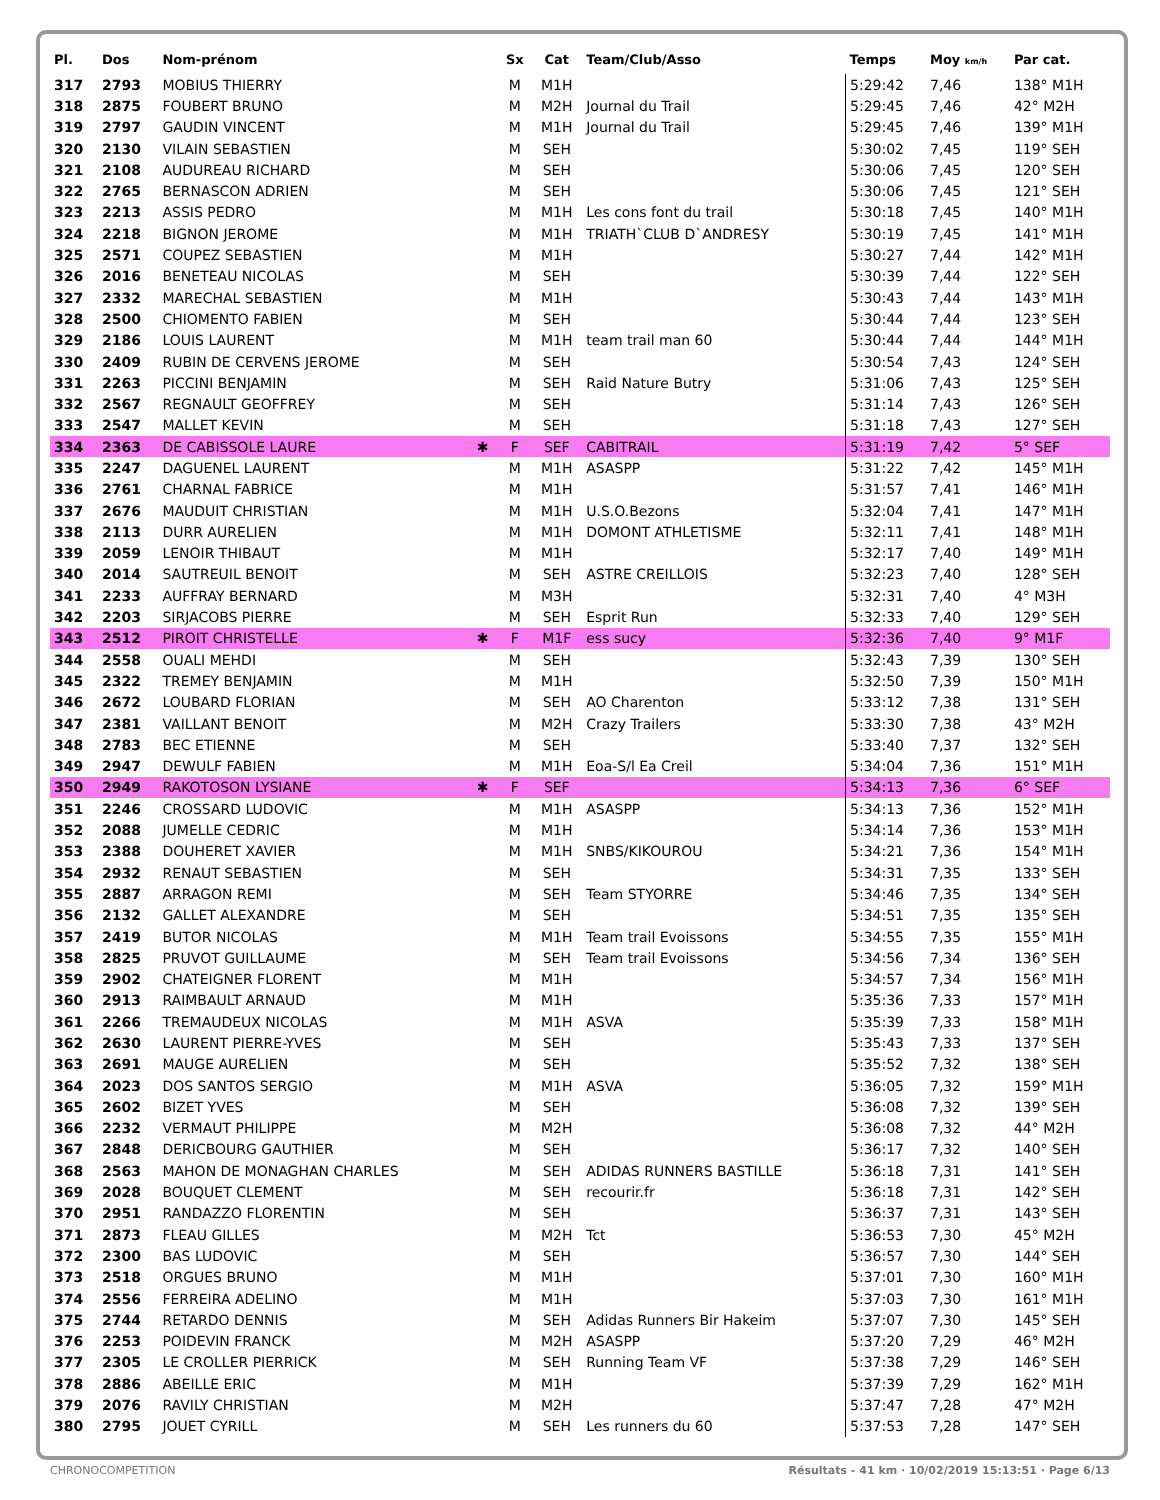| Pl. | Dos | Nom-prénom | | Sx | Cat | Team/Club/Asso | Temps | Moy km/h | Par cat. |
| --- | --- | --- | --- | --- | --- | --- | --- | --- | --- |
| 317 | 2793 | MOBIUS THIERRY | | M | M1H | | 5:29:42 | 7,46 | 138° M1H |
| 318 | 2875 | FOUBERT BRUNO | | M | M2H | Journal du Trail | 5:29:45 | 7,46 | 42° M2H |
| 319 | 2797 | GAUDIN VINCENT | | M | M1H | Journal du Trail | 5:29:45 | 7,46 | 139° M1H |
| 320 | 2130 | VILAIN SEBASTIEN | | M | SEH | | 5:30:02 | 7,45 | 119° SEH |
| 321 | 2108 | AUDUREAU RICHARD | | M | SEH | | 5:30:06 | 7,45 | 120° SEH |
| 322 | 2765 | BERNASCON ADRIEN | | M | SEH | | 5:30:06 | 7,45 | 121° SEH |
| 323 | 2213 | ASSIS PEDRO | | M | M1H | Les cons font du trail | 5:30:18 | 7,45 | 140° M1H |
| 324 | 2218 | BIGNON JEROME | | M | M1H | TRIATH`CLUB D`ANDRESY | 5:30:19 | 7,45 | 141° M1H |
| 325 | 2571 | COUPEZ SEBASTIEN | | M | M1H | | 5:30:27 | 7,44 | 142° M1H |
| 326 | 2016 | BENETEAU NICOLAS | | M | SEH | | 5:30:39 | 7,44 | 122° SEH |
| 327 | 2332 | MARECHAL SEBASTIEN | | M | M1H | | 5:30:43 | 7,44 | 143° M1H |
| 328 | 2500 | CHIOMENTO FABIEN | | M | SEH | | 5:30:44 | 7,44 | 123° SEH |
| 329 | 2186 | LOUIS LAURENT | | M | M1H | team trail man 60 | 5:30:44 | 7,44 | 144° M1H |
| 330 | 2409 | RUBIN DE CERVENS JEROME | | M | SEH | | 5:30:54 | 7,43 | 124° SEH |
| 331 | 2263 | PICCINI BENJAMIN | | M | SEH | Raid Nature Butry | 5:31:06 | 7,43 | 125° SEH |
| 332 | 2567 | REGNAULT GEOFFREY | | M | SEH | | 5:31:14 | 7,43 | 126° SEH |
| 333 | 2547 | MALLET KEVIN | | M | SEH | | 5:31:18 | 7,43 | 127° SEH |
| 334 | 2363 | DE CABISSOLE LAURE | ✱ | F | SEF | CABITRAIL | 5:31:19 | 7,42 | 5° SEF |
| 335 | 2247 | DAGUENEL LAURENT | | M | M1H | ASASPP | 5:31:22 | 7,42 | 145° M1H |
| 336 | 2761 | CHARNAL FABRICE | | M | M1H | | 5:31:57 | 7,41 | 146° M1H |
| 337 | 2676 | MAUDUIT CHRISTIAN | | M | M1H | U.S.O.Bezons | 5:32:04 | 7,41 | 147° M1H |
| 338 | 2113 | DURR AURELIEN | | M | M1H | DOMONT ATHLETISME | 5:32:11 | 7,41 | 148° M1H |
| 339 | 2059 | LENOIR THIBAUT | | M | M1H | | 5:32:17 | 7,40 | 149° M1H |
| 340 | 2014 | SAUTREUIL BENOIT | | M | SEH | ASTRE CREILLOIS | 5:32:23 | 7,40 | 128° SEH |
| 341 | 2233 | AUFFRAY BERNARD | | M | M3H | | 5:32:31 | 7,40 | 4° M3H |
| 342 | 2203 | SIRJACOBS PIERRE | | M | SEH | Esprit Run | 5:32:33 | 7,40 | 129° SEH |
| 343 | 2512 | PIROIT CHRISTELLE | ✱ | F | M1F | ess sucy | 5:32:36 | 7,40 | 9° M1F |
| 344 | 2558 | OUALI MEHDI | | M | SEH | | 5:32:43 | 7,39 | 130° SEH |
| 345 | 2322 | TREMEY BENJAMIN | | M | M1H | | 5:32:50 | 7,39 | 150° M1H |
| 346 | 2672 | LOUBARD FLORIAN | | M | SEH | AO Charenton | 5:33:12 | 7,38 | 131° SEH |
| 347 | 2381 | VAILLANT BENOIT | | M | M2H | Crazy Trailers | 5:33:30 | 7,38 | 43° M2H |
| 348 | 2783 | BEC ETIENNE | | M | SEH | | 5:33:40 | 7,37 | 132° SEH |
| 349 | 2947 | DEWULF FABIEN | | M | M1H | Eoa-S/l Ea Creil | 5:34:04 | 7,36 | 151° M1H |
| 350 | 2949 | RAKOTOSON LYSIANE | ✱ | F | SEF | | 5:34:13 | 7,36 | 6° SEF |
| 351 | 2246 | CROSSARD LUDOVIC | | M | M1H | ASASPP | 5:34:13 | 7,36 | 152° M1H |
| 352 | 2088 | JUMELLE CEDRIC | | M | M1H | | 5:34:14 | 7,36 | 153° M1H |
| 353 | 2388 | DOUHERET XAVIER | | M | M1H | SNBS/KIKOUROU | 5:34:21 | 7,36 | 154° M1H |
| 354 | 2932 | RENAUT SEBASTIEN | | M | SEH | | 5:34:31 | 7,35 | 133° SEH |
| 355 | 2887 | ARRAGON REMI | | M | SEH | Team STYORRE | 5:34:46 | 7,35 | 134° SEH |
| 356 | 2132 | GALLET ALEXANDRE | | M | SEH | | 5:34:51 | 7,35 | 135° SEH |
| 357 | 2419 | BUTOR NICOLAS | | M | M1H | Team trail Evoissons | 5:34:55 | 7,35 | 155° M1H |
| 358 | 2825 | PRUVOT GUILLAUME | | M | SEH | Team trail Evoissons | 5:34:56 | 7,34 | 136° SEH |
| 359 | 2902 | CHATEIGNER FLORENT | | M | M1H | | 5:34:57 | 7,34 | 156° M1H |
| 360 | 2913 | RAIMBAULT ARNAUD | | M | M1H | | 5:35:36 | 7,33 | 157° M1H |
| 361 | 2266 | TREMAUDEUX NICOLAS | | M | M1H | ASVA | 5:35:39 | 7,33 | 158° M1H |
| 362 | 2630 | LAURENT PIERRE-YVES | | M | SEH | | 5:35:43 | 7,33 | 137° SEH |
| 363 | 2691 | MAUGE AURELIEN | | M | SEH | | 5:35:52 | 7,32 | 138° SEH |
| 364 | 2023 | DOS SANTOS SERGIO | | M | M1H | ASVA | 5:36:05 | 7,32 | 159° M1H |
| 365 | 2602 | BIZET YVES | | M | SEH | | 5:36:08 | 7,32 | 139° SEH |
| 366 | 2232 | VERMAUT PHILIPPE | | M | M2H | | 5:36:08 | 7,32 | 44° M2H |
| 367 | 2848 | DERICBOURG GAUTHIER | | M | SEH | | 5:36:17 | 7,32 | 140° SEH |
| 368 | 2563 | MAHON DE MONAGHAN CHARLES | | M | SEH | ADIDAS RUNNERS BASTILLE | 5:36:18 | 7,31 | 141° SEH |
| 369 | 2028 | BOUQUET CLEMENT | | M | SEH | recourir.fr | 5:36:18 | 7,31 | 142° SEH |
| 370 | 2951 | RANDAZZO FLORENTIN | | M | SEH | | 5:36:37 | 7,31 | 143° SEH |
| 371 | 2873 | FLEAU GILLES | | M | M2H | Tct | 5:36:53 | 7,30 | 45° M2H |
| 372 | 2300 | BAS LUDOVIC | | M | SEH | | 5:36:57 | 7,30 | 144° SEH |
| 373 | 2518 | ORGUES BRUNO | | M | M1H | | 5:37:01 | 7,30 | 160° M1H |
| 374 | 2556 | FERREIRA ADELINO | | M | M1H | | 5:37:03 | 7,30 | 161° M1H |
| 375 | 2744 | RETARDO DENNIS | | M | SEH | Adidas Runners Bir Hakeim | 5:37:07 | 7,30 | 145° SEH |
| 376 | 2253 | POIDEVIN FRANCK | | M | M2H | ASASPP | 5:37:20 | 7,29 | 46° M2H |
| 377 | 2305 | LE CROLLER PIERRICK | | M | SEH | Running Team VF | 5:37:38 | 7,29 | 146° SEH |
| 378 | 2886 | ABEILLE ERIC | | M | M1H | | 5:37:39 | 7,29 | 162° M1H |
| 379 | 2076 | RAVILY CHRISTIAN | | M | M2H | | 5:37:47 | 7,28 | 47° M2H |
| 380 | 2795 | JOUET CYRILL | | M | SEH | Les runners du 60 | 5:37:53 | 7,28 | 147° SEH |
CHRONOCOMPETITION Résultats - 41 km · 10/02/2019 15:13:51 · Page 6/13